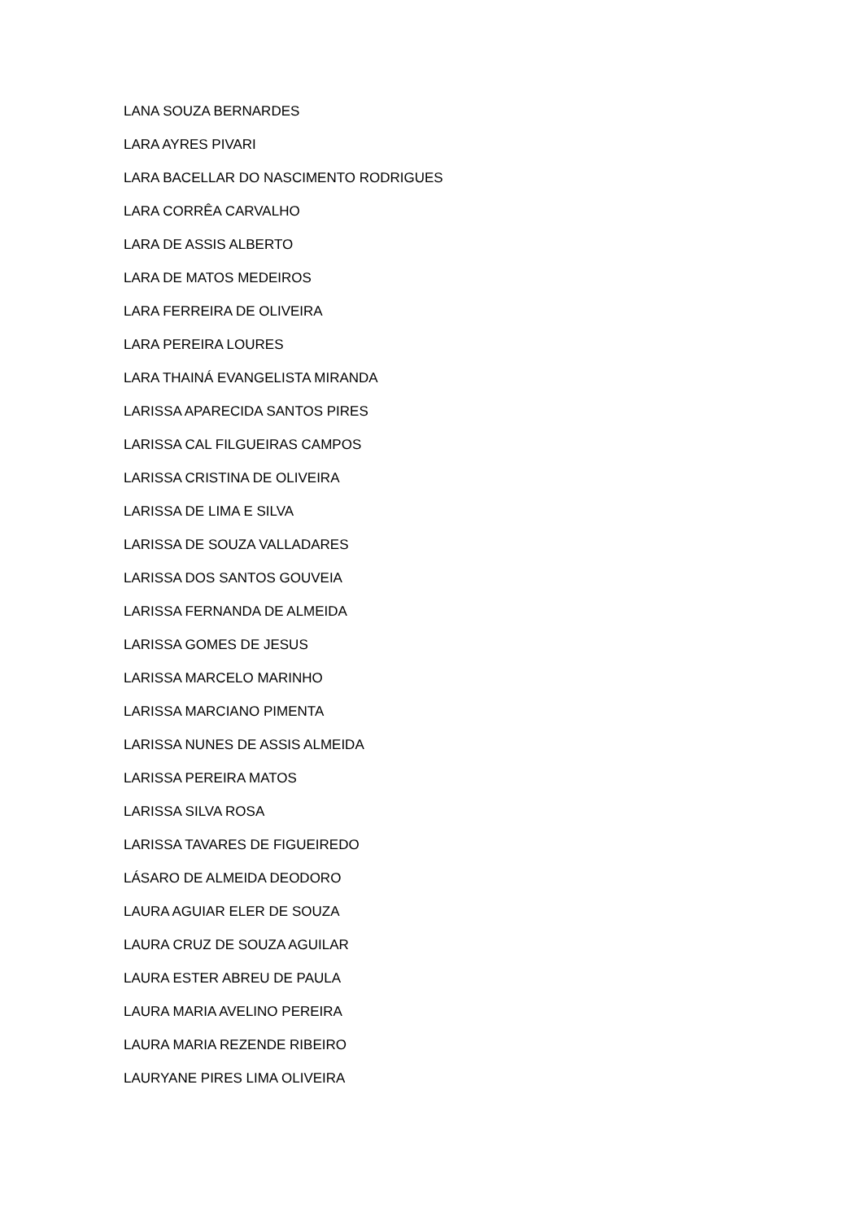LANA SOUZA BERNARDES
LARA AYRES PIVARI
LARA BACELLAR DO NASCIMENTO RODRIGUES
LARA CORRÊA CARVALHO
LARA DE ASSIS ALBERTO
LARA DE MATOS MEDEIROS
LARA FERREIRA DE OLIVEIRA
LARA PEREIRA LOURES
LARA THAINÁ EVANGELISTA MIRANDA
LARISSA APARECIDA SANTOS PIRES
LARISSA CAL FILGUEIRAS CAMPOS
LARISSA CRISTINA DE OLIVEIRA
LARISSA DE LIMA E SILVA
LARISSA DE SOUZA VALLADARES
LARISSA DOS SANTOS GOUVEIA
LARISSA FERNANDA DE ALMEIDA
LARISSA GOMES DE JESUS
LARISSA MARCELO MARINHO
LARISSA MARCIANO PIMENTA
LARISSA NUNES DE ASSIS ALMEIDA
LARISSA PEREIRA MATOS
LARISSA SILVA ROSA
LARISSA TAVARES DE FIGUEIREDO
LÁSARO DE ALMEIDA DEODORO
LAURA AGUIAR ELER DE SOUZA
LAURA CRUZ DE SOUZA AGUILAR
LAURA ESTER ABREU DE PAULA
LAURA MARIA AVELINO PEREIRA
LAURA MARIA REZENDE RIBEIRO
LAURYANE PIRES LIMA OLIVEIRA